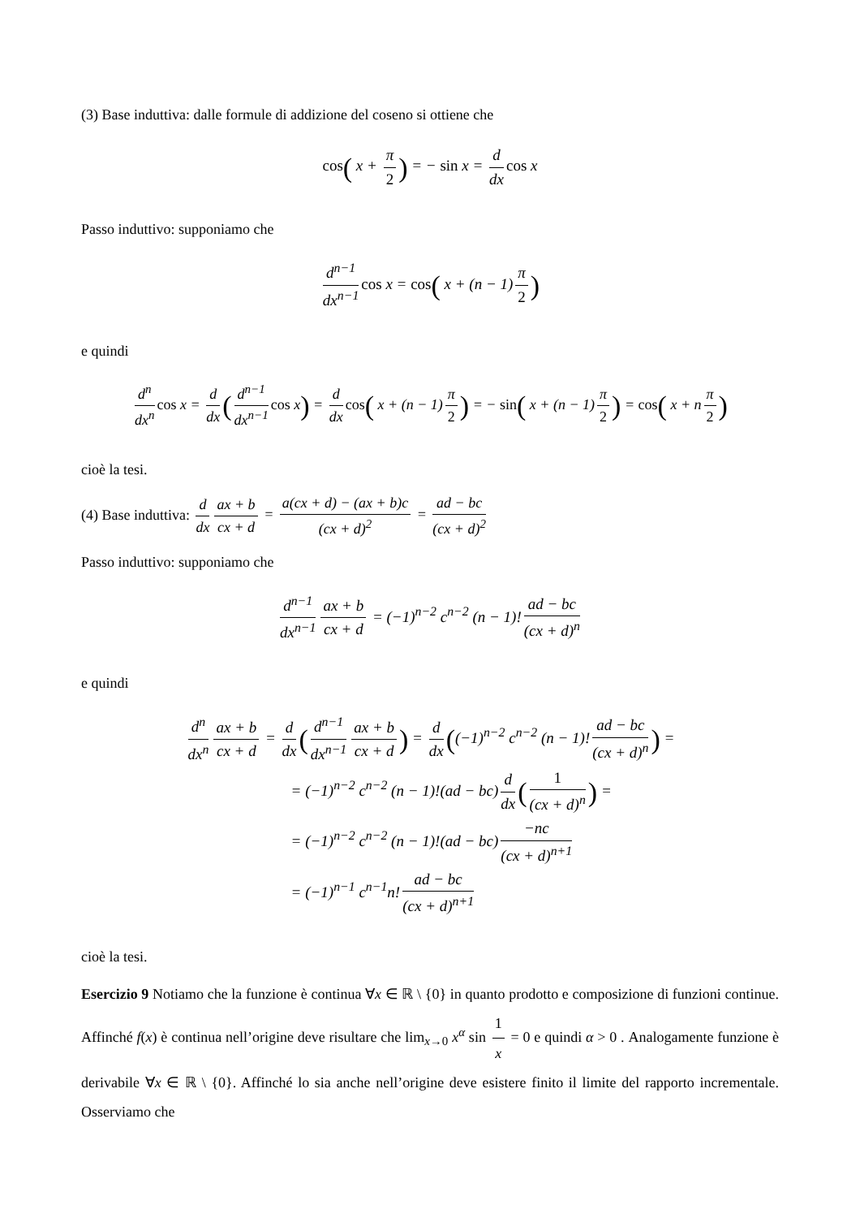(3) Base induttiva: dalle formule di addizione del coseno si ottiene che
cos( x + π 2) = − sin x = d dx cos x
Passo induttivo: supponiamo che
d<sup>n−1</sup> dx<sup>n−1</sup> cos x = cos( x + (n − 1) π 2)
e quindi
d<sup>n</sup> dx<sup>n</sup> cos x = d dx (d<sup>n−1</sup> dx<sup>n−1</sup> cos x) = d dx cos( x + (n − 1) π 2) = − sin( x + (n − 1) π 2) = cos( x + n π 2)
cioè la tesi.
(4) Base induttiva: d dx ax + b cx + d = a(cx + d) − (ax + b)c (cx + d)<sup>2</sup> = ad − bc (cx + d)<sup>2</sup>
Passo induttivo: supponiamo che
d<sup>n−1</sup> dx<sup>n−1</sup> ax + b cx + d = (−1)<sup>n−2</sup> c<sup>n−2</sup> (n − 1)! ad − bc (cx + d)<sup>n</sup>
e quindi
d<sup>n</sup> dx<sup>n</sup> ax + b cx + d = d dx (d<sup>n−1</sup> dx<sup>n−1</sup> ax + b cx + d) = d dx ((−1)<sup>n−2</sup> c<sup>n−2</sup> (n − 1)! ad − bc (cx + d)<sup>n</sup>) =
= (−1)<sup>n−2</sup> c<sup>n−2</sup> (n − 1)!(ad − bc) d dx (1 (cx + d)<sup>n</sup>) =
= (−1)<sup>n−2</sup> c<sup>n−2</sup> (n − 1)!(ad − bc) −nc (cx + d)<sup>n+1</sup>
= (−1)<sup>n−1</sup> c<sup>n−1</sup>n! ad − bc (cx + d)<sup>n+1</sup>
cioè la tesi.
Esercizio 9 Notiamo che la funzione è continua ∀x ∈ ℝ \ {0} in quanto prodotto e composizione di funzioni continue. Affinché f(x) è continua nell’origine deve risultare che lim<sub>x→0</sub> x<sup>α</sup> sin 1 x = 0 e quindi α > 0 . Analogamente funzione è derivabile ∀x ∈ ℝ \ {0}. Affinché lo sia anche nell’origine deve esistere finito il limite del rapporto incrementale. Osserviamo che